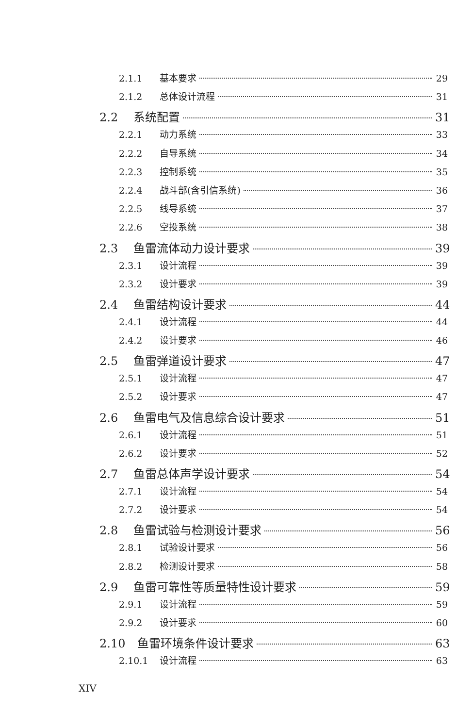2.1.1 基本要求 29
2.1.2 总体设计流程 31
2.2 系统配置 31
2.2.1 动力系统 33
2.2.2 自导系统 34
2.2.3 控制系统 35
2.2.4 战斗部(含引信系统) 36
2.2.5 线导系统 37
2.2.6 空投系统 38
2.3 鱼雷流体动力设计要求 39
2.3.1 设计流程 39
2.3.2 设计要求 39
2.4 鱼雷结构设计要求 44
2.4.1 设计流程 44
2.4.2 设计要求 46
2.5 鱼雷弹道设计要求 47
2.5.1 设计流程 47
2.5.2 设计要求 47
2.6 鱼雷电气及信息综合设计要求 51
2.6.1 设计流程 51
2.6.2 设计要求 52
2.7 鱼雷总体声学设计要求 54
2.7.1 设计流程 54
2.7.2 设计要求 54
2.8 鱼雷试验与检测设计要求 56
2.8.1 试验设计要求 56
2.8.2 检测设计要求 58
2.9 鱼雷可靠性等质量特性设计要求 59
2.9.1 设计流程 59
2.9.2 设计要求 60
2.10 鱼雷环境条件设计要求 63
2.10.1 设计流程 63
XIV